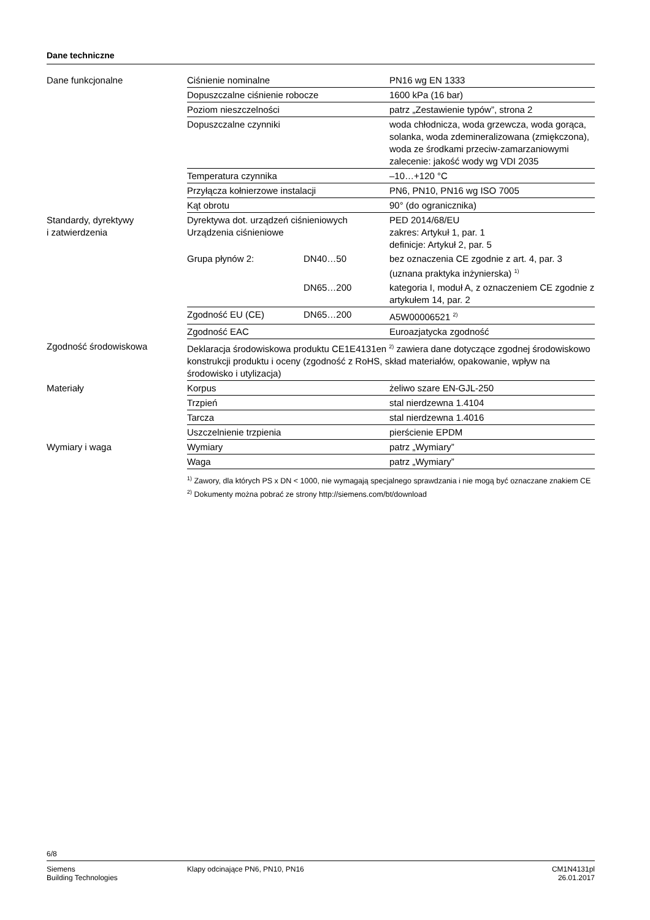Dane techniczne
| Dane funkcjonalne | Ciśnienie nominalne | | PN16 wg EN 1333 |
| | Dopuszczalne ciśnienie robocze | | 1600 kPa (16 bar) |
| | Poziom nieszczelności | | patrz „Zestawienie typów”, strona 2 |
| | Dopuszczalne czynniki | | woda chłodnicza, woda grzewcza, woda gorąca, solanka, woda zdemineralizowana (zmiękczona), woda ze środkami przeciw-zamarzaniowymi zalecenie: jakość wody wg VDI 2035 |
| | Temperatura czynnika | | –10…+120 °C |
| | Przyłącza kołnierzowe instalacji | | PN6, PN10, PN16 wg ISO 7005 |
| | Kąt obrotu | | 90° (do ogranicznika) |
| Standardy, dyrektywy i zatwierdzenia | Dyrektywa dot. urządzeń ciśnieniowych Urządzenia ciśnieniowe | | PED 2014/68/EU zakres: Artykuł 1, par. 1 definicje: Artykuł 2, par. 5 |
| | Grupa płynów 2: | DN40…50 | bez oznaczenia CE zgodnie z art. 4, par. 3 (uznana praktyka inżynierska) <sup>1)</sup> |
| | | DN65…200 | kategoria I, moduł A, z oznaczeniem CE zgodnie z artykułem 14, par. 2 |
| | Zgodność EU (CE) | DN65…200 | A5W00006521 <sup>2)</sup> |
| | Zgodność EAC | | Euroazjatycka zgodność |
| Zgodność środowiskowa | Deklaracja środowiskowa produktu CE1E4131en <sup>2)</sup> zawiera dane dotyczące zgodnej środowiskowo konstrukcji produktu i oceny (zgodność z RoHS, skład materiałów, opakowanie, wpływ na środowisko i utylizacja) | | |
| Materiały | Korpus | | żeliwo szare EN-GJL-250 |
| | Trzpień | | stal nierdzewna 1.4104 |
| | Tarcza | | stal nierdzewna 1.4016 |
| | Uszczelnienie trzpienia | | pierścienie EPDM |
| Wymiary i waga | Wymiary | | patrz „Wymiary” |
| | Waga | | patrz „Wymiary” |
<sup>1)</sup> Zawory, dla których PS x DN < 1000, nie wymagają specjalnego sprawdzania i nie mogą być oznaczane znakiem CE
<sup>2)</sup> Dokumenty można pobrać ze strony http://siemens.com/bt/download
6/8
Siemens
Building Technologies
Klapy odcinające PN6, PN10, PN16
CM1N4131pl
26.01.2017